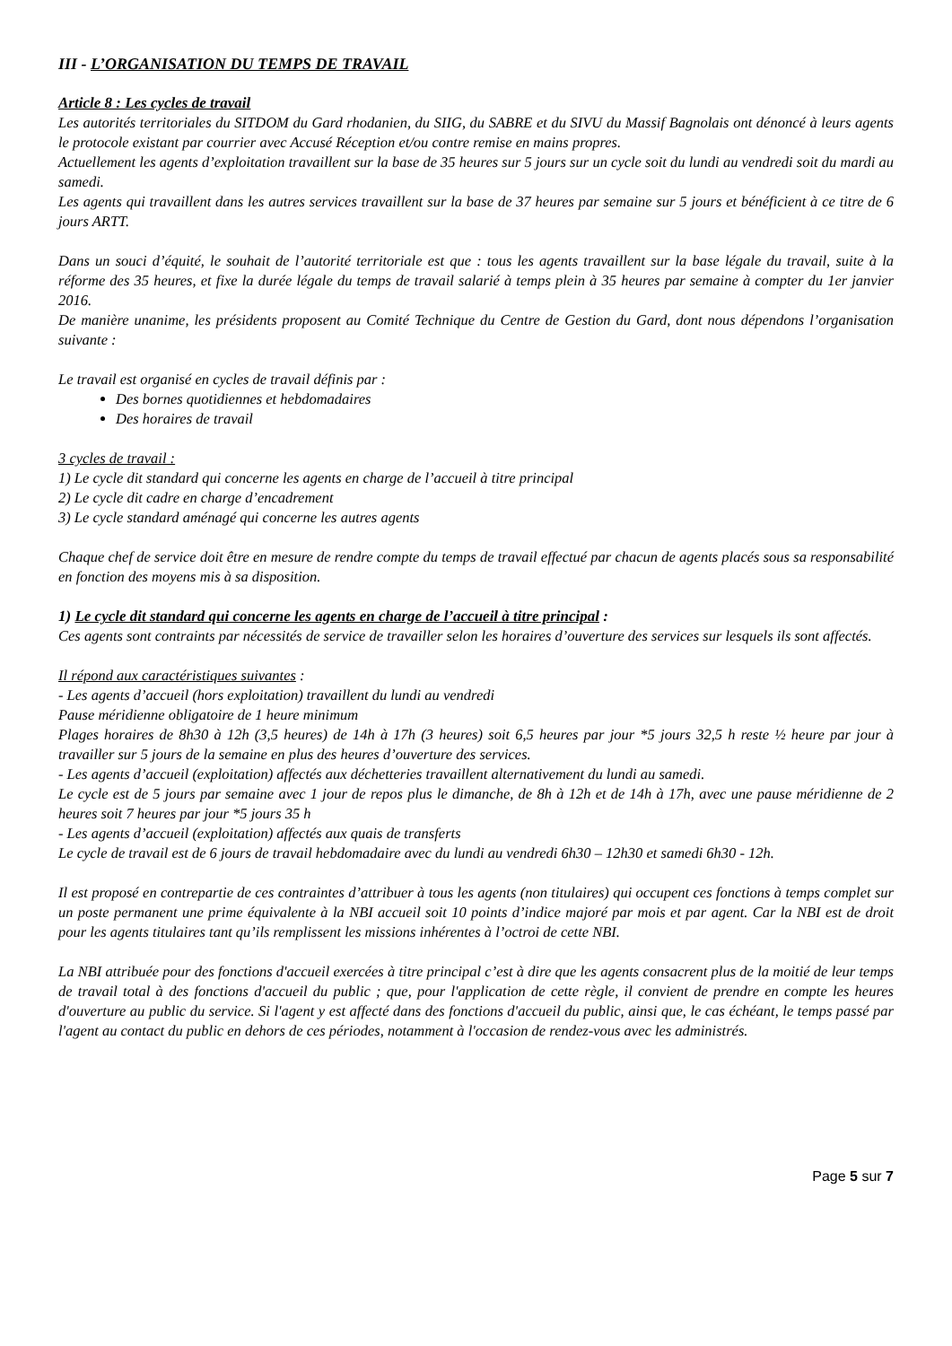III - L’ORGANISATION DU TEMPS DE TRAVAIL
Article 8 : Les cycles de travail
Les autorités territoriales du SITDOM du Gard rhodanien, du SIIG, du SABRE et du SIVU du Massif Bagnolais ont dénoncé à leurs agents le protocole existant par courrier avec Accusé Réception et/ou contre remise en mains propres.
Actuellement les agents d’exploitation travaillent sur la base de 35 heures sur 5 jours sur un cycle soit du lundi au vendredi soit du mardi au samedi.
Les agents qui travaillent dans les autres services travaillent sur la base de 37 heures par semaine sur 5 jours et bénéficient à ce titre de 6 jours ARTT.
Dans un souci d’équité, le souhait de l’autorité territoriale est que : tous les agents travaillent sur la base légale du travail, suite à la réforme des 35 heures, et fixe la durée légale du temps de travail salarié à temps plein à 35 heures par semaine à compter du 1er janvier 2016.
De manière unanime, les présidents proposent au Comité Technique du Centre de Gestion du Gard, dont nous dépendons l’organisation suivante :
Le travail est organisé en cycles de travail définis par :
Des bornes quotidiennes et hebdomadaires
Des horaires de travail
3 cycles de travail :
1) Le cycle dit standard qui concerne les agents en charge de l’accueil à titre principal
2) Le cycle dit cadre en charge d’encadrement
3) Le cycle standard aménagé qui concerne les autres agents
Chaque chef de service doit être en mesure de rendre compte du temps de travail effectué par chacun de agents placés sous sa responsabilité en fonction des moyens mis à sa disposition.
1) Le cycle dit standard qui concerne les agents en charge de l’accueil à titre principal :
Ces agents sont contraints par nécessités de service de travailler selon les horaires d’ouverture des services sur lesquels ils sont affectés.
Il répond aux caractéristiques suivantes :
- Les agents d’accueil (hors exploitation) travaillent du lundi au vendredi
Pause méridienne obligatoire de 1 heure minimum
Plages horaires de 8h30 à 12h (3,5 heures) de 14h à 17h (3 heures) soit 6,5 heures par jour *5 jours 32,5 h reste ½ heure par jour à travailler sur 5 jours de la semaine en plus des heures d’ouverture des services.
- Les agents d’accueil (exploitation) affectés aux déchetteries travaillent alternativement du lundi au samedi.
Le cycle est de 5 jours par semaine avec 1 jour de repos plus le dimanche, de 8h à 12h et de 14h à 17h, avec une pause méridienne de 2 heures soit 7 heures par jour *5 jours 35 h
- Les agents d’accueil (exploitation) affectés aux quais de transferts
Le cycle de travail est de 6 jours de travail hebdomadaire avec du lundi au vendredi 6h30 – 12h30 et samedi 6h30 - 12h.
Il est proposé en contrepartie de ces contraintes d’attribuer à tous les agents (non titulaires) qui occupent ces fonctions à temps complet sur un poste permanent une prime équivalente à la NBI accueil soit 10 points d’indice majoré par mois et par agent. Car la NBI est de droit pour les agents titulaires tant qu’ils remplissent les missions inhérentes à l’octroi de cette NBI.
La NBI attribuée pour des fonctions d'accueil exercées à titre principal c’est à dire que les agents consacrent plus de la moitié de leur temps de travail total à des fonctions d'accueil du public ; que, pour l'application de cette règle, il convient de prendre en compte les heures d'ouverture au public du service. Si l'agent y est affecté dans des fonctions d'accueil du public, ainsi que, le cas échéant, le temps passé par l'agent au contact du public en dehors de ces périodes, notamment à l'occasion de rendez-vous avec les administrés.
Page 5 sur 7